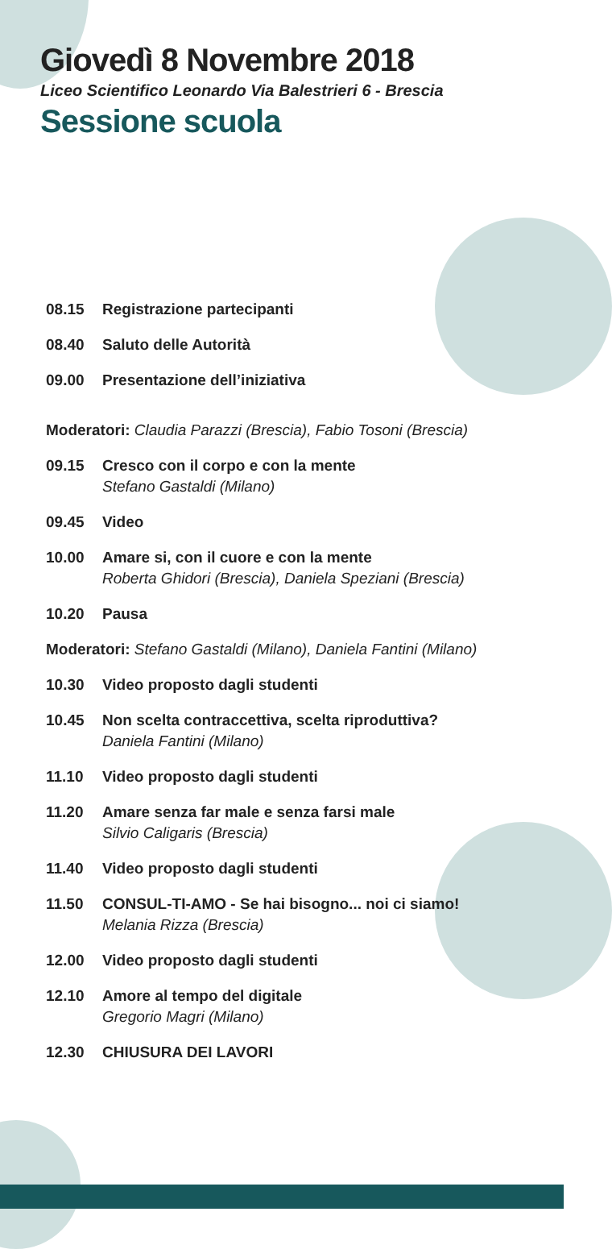Giovedì 8 Novembre 2018
Liceo Scientifico Leonardo Via Balestrieri 6 - Brescia
Sessione scuola
08.15 Registrazione partecipanti
08.40 Saluto delle Autorità
09.00 Presentazione dell’iniziativa
Moderatori: Claudia Parazzi (Brescia), Fabio Tosoni (Brescia)
09.15 Cresco con il corpo e con la mente
Stefano Gastaldi (Milano)
09.45 Video
10.00 Amare si, con il cuore e con la mente
Roberta Ghidori (Brescia), Daniela Speziani (Brescia)
10.20 Pausa
Moderatori: Stefano Gastaldi (Milano), Daniela Fantini (Milano)
10.30 Video proposto dagli studenti
10.45 Non scelta contraccettiva, scelta riproduttiva?
Daniela Fantini (Milano)
11.10 Video proposto dagli studenti
11.20 Amare senza far male e senza farsi male
Silvio Caligaris (Brescia)
11.40 Video proposto dagli studenti
11.50 CONSUL-TI-AMO - Se hai bisogno... noi ci siamo!
Melania Rizza (Brescia)
12.00 Video proposto dagli studenti
12.10 Amore al tempo del digitale
Gregorio Magri (Milano)
12.30 CHIUSURA DEI LAVORI